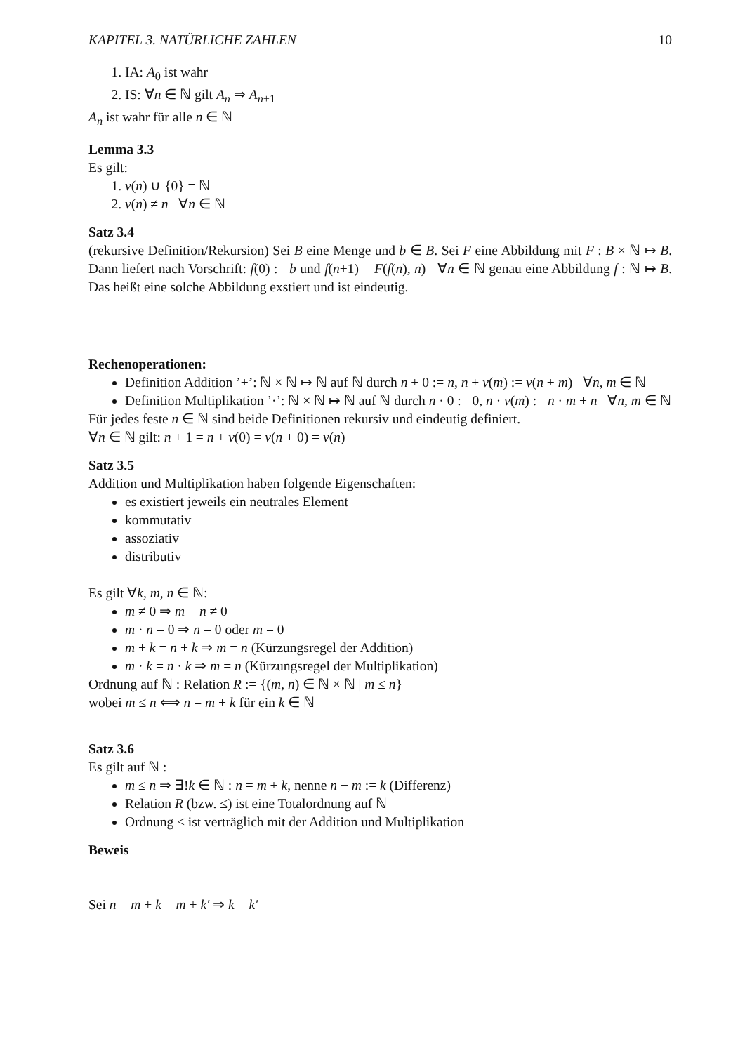KAPITEL 3. NATÜRLICHE ZAHLEN 10
1. IA: A<sub>0</sub> ist wahr
2. IS: ∀n ∈ ℕ gilt A<sub>n</sub> ⇒ A<sub>n+1</sub>
A<sub>n</sub> ist wahr für alle n ∈ ℕ
Lemma 3.3
Es gilt:
1. ν(n) ∪ {0} = ℕ
2. ν(n) ≠ n ∀n ∈ ℕ
Satz 3.4
(rekursive Definition/Rekursion) Sei B eine Menge und b ∈ B. Sei F eine Abbildung mit F : B × ℕ ↦ B. Dann liefert nach Vorschrift: f(0) := b und f(n+1) = F(f(n), n) ∀n ∈ ℕ genau eine Abbildung f : ℕ ↦ B. Das heißt eine solche Abbildung exstiert und ist eindeutig.
Rechenoperationen:
Definition Addition ’+’: ℕ × ℕ ↦ ℕ auf ℕ durch n + 0 := n, n + ν(m) := ν(n + m) ∀n, m ∈ ℕ
Definition Multiplikation ’·’: ℕ × ℕ ↦ ℕ auf ℕ durch n · 0 := 0, n · ν(m) := n · m + n ∀n, m ∈ ℕ
Für jedes feste n ∈ ℕ sind beide Definitionen rekursiv und eindeutig definiert.
∀n ∈ ℕ gilt: n + 1 = n + ν(0) = ν(n + 0) = ν(n)
Satz 3.5
Addition und Multiplikation haben folgende Eigenschaften:
es existiert jeweils ein neutrales Element
kommutativ
assoziativ
distributiv
Es gilt ∀k, m, n ∈ ℕ:
m ≠ 0 ⇒ m + n ≠ 0
m · n = 0 ⇒ n = 0 oder m = 0
m + k = n + k ⇒ m = n (Kürzungsregel der Addition)
m · k = n · k ⇒ m = n (Kürzungsregel der Multiplikation)
Ordnung auf ℕ : Relation R := {(m, n) ∈ ℕ × ℕ | m ≤ n}
wobei m ≤ n ⟺ n = m + k für ein k ∈ ℕ
Satz 3.6
Es gilt auf ℕ :
m ≤ n ⇒ ∃!k ∈ ℕ : n = m + k, nenne n − m := k (Differenz)
Relation R (bzw. ≤) ist eine Totalordnung auf ℕ
Ordnung ≤ ist verträglich mit der Addition und Multiplikation
Beweis
Sei n = m + k = m + k′ ⇒ k = k′